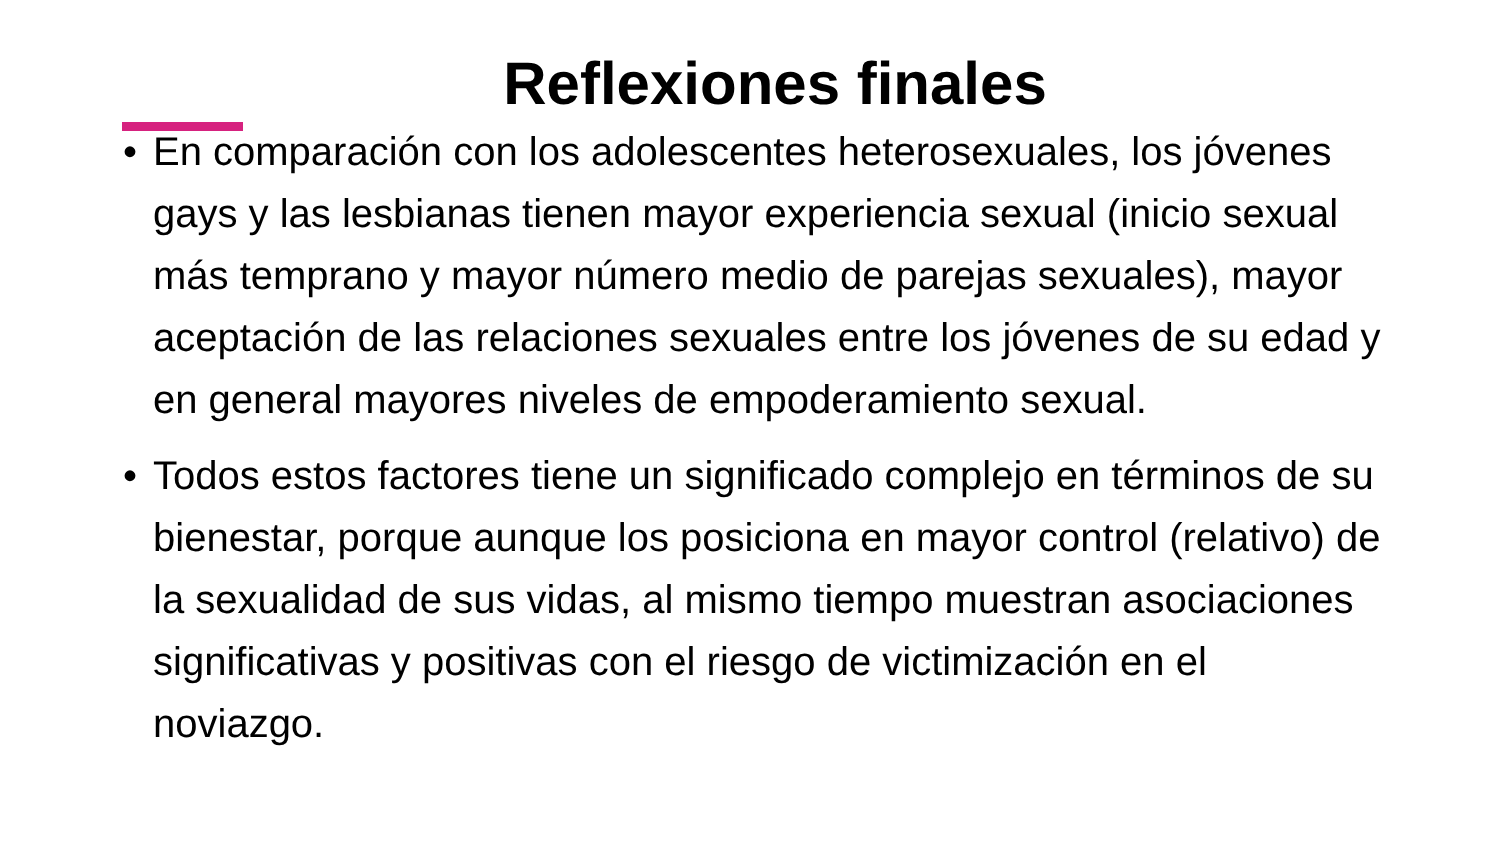Reflexiones finales
• En comparación con los adolescentes heterosexuales, los jóvenes gays y las lesbianas tienen mayor experiencia sexual (inicio sexual más temprano y mayor número medio de parejas sexuales), mayor aceptación de las relaciones sexuales entre los jóvenes de su edad y en general mayores niveles de empoderamiento sexual.
• Todos estos factores tiene un significado complejo en términos de su bienestar, porque aunque los posiciona en mayor control (relativo) de la sexualidad de sus vidas, al mismo tiempo muestran asociaciones significativas y positivas con el riesgo de victimización en el noviazgo.